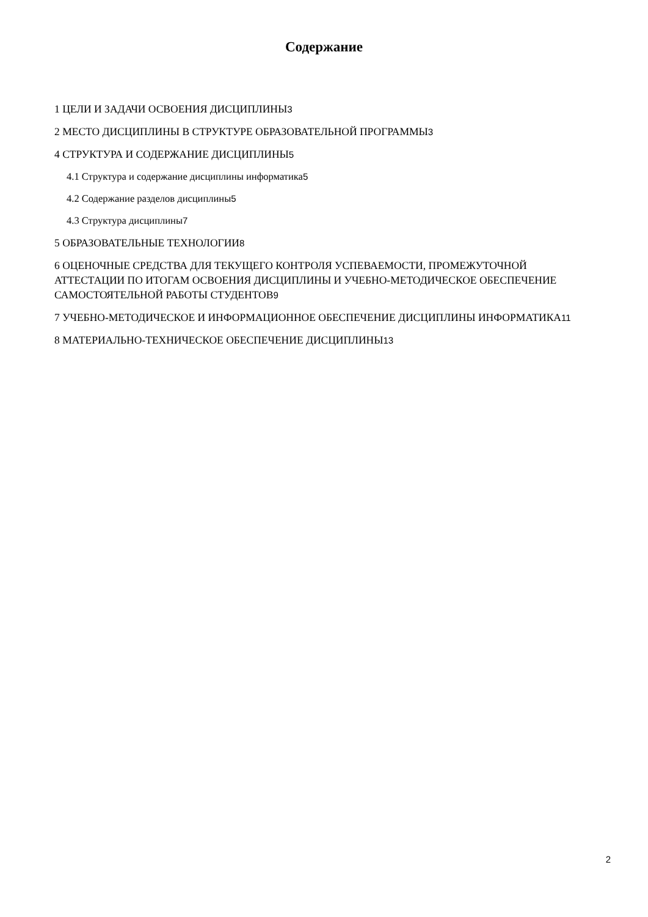Содержание
1 ЦЕЛИ И ЗАДАЧИ ОСВОЕНИЯ ДИСЦИПЛИНЫ3
2 МЕСТО ДИСЦИПЛИНЫ В СТРУКТУРЕ ОБРАЗОВАТЕЛЬНОЙ ПРОГРАММЫ3
4 СТРУКТУРА И СОДЕРЖАНИЕ ДИСЦИПЛИНЫ5
4.1 Структура и содержание дисциплины информатика5
4.2 Содержание разделов дисциплины5
4.3 Структура дисциплины7
5 ОБРАЗОВАТЕЛЬНЫЕ ТЕХНОЛОГИИ8
6 ОЦЕНОЧНЫЕ СРЕДСТВА ДЛЯ ТЕКУЩЕГО КОНТРОЛЯ УСПЕВАЕМОСТИ, ПРОМЕЖУТОЧНОЙ АТТЕСТАЦИИ ПО ИТОГАМ ОСВОЕНИЯ ДИСЦИПЛИНЫ И УЧЕБНО-МЕТОДИЧЕСКОЕ ОБЕСПЕЧЕНИЕ САМОСТОЯТЕЛЬНОЙ РАБОТЫ СТУДЕНТОВ9
7 УЧЕБНО-МЕТОДИЧЕСКОЕ И ИНФОРМАЦИОННОЕ ОБЕСПЕЧЕНИЕ ДИСЦИПЛИНЫ ИНФОРМАТИКА11
8 МАТЕРИАЛЬНО-ТЕХНИЧЕСКОЕ ОБЕСПЕЧЕНИЕ ДИСЦИПЛИНЫ13
2